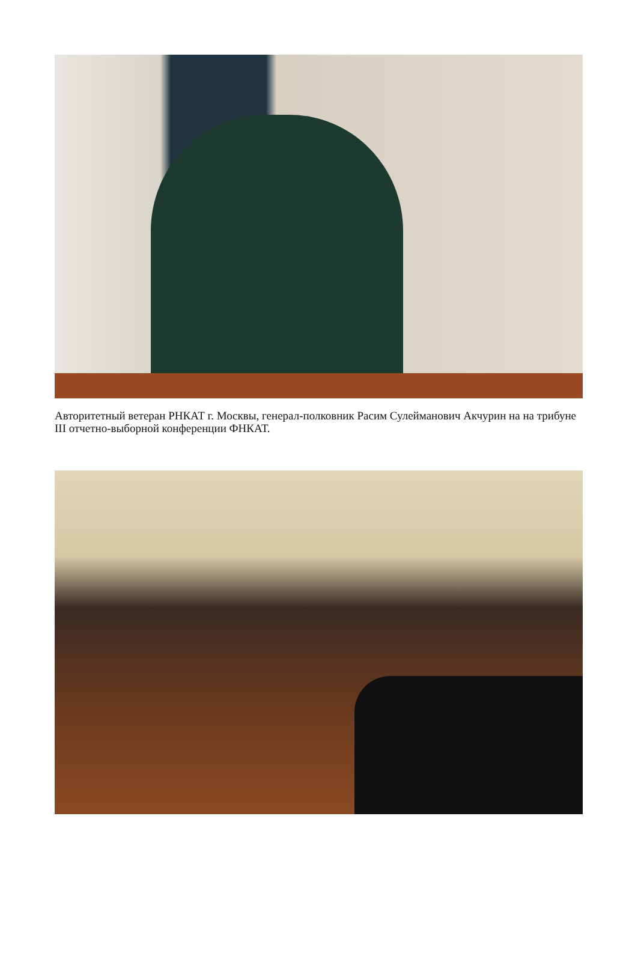Авторитетный ветеран РНКАТ г. Москвы, генерал-полковник Расим Сулейманович Акчурин на на трибуне III отчетно-выборной конференции ФНКАТ.